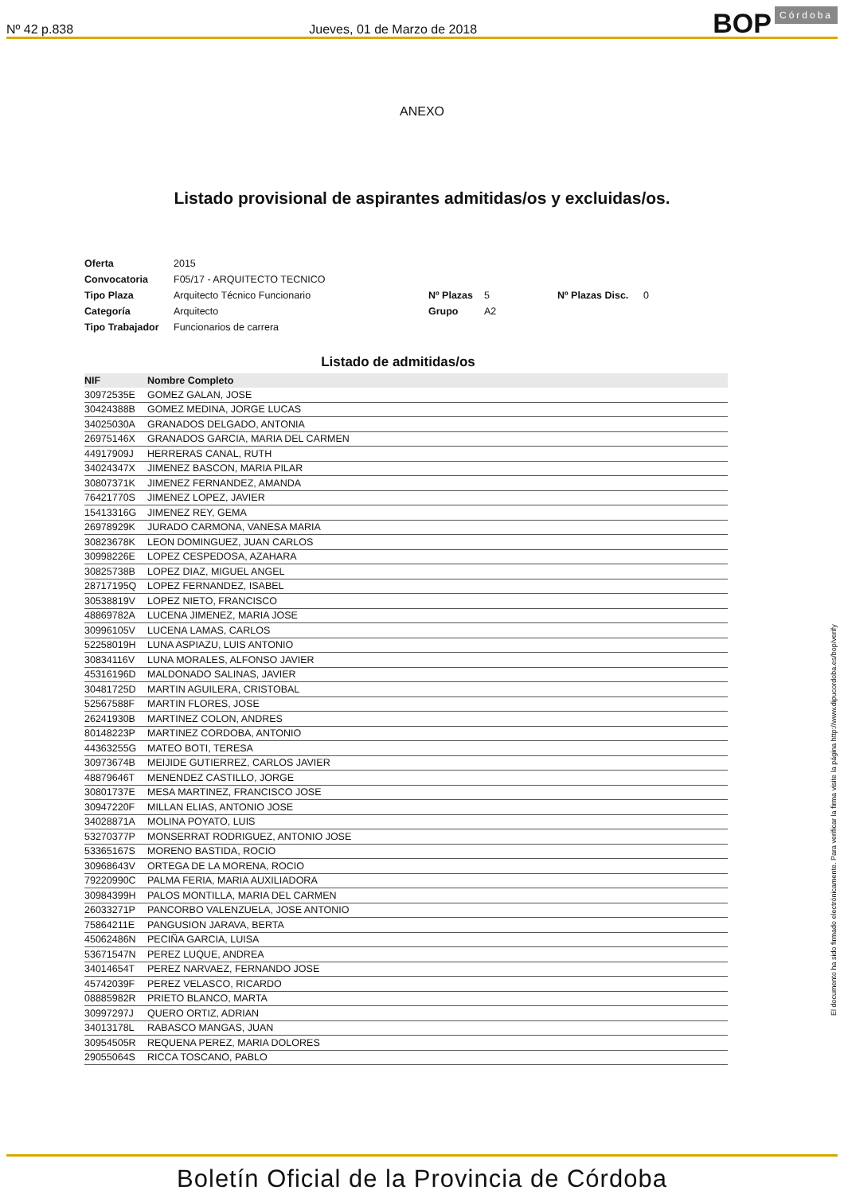Nº 42 p.838 Jueves, 01 de Marzo de 2018 BOP Córdoba
ANEXO
Listado provisional de aspirantes admitidas/os y excluidas/os.
| Oferta | 2015 | | | | |
| Convocatoria | F05/17 - ARQUITECTO TECNICO | | | | |
| Tipo Plaza | Arquitecto Técnico Funcionario | Nº Plazas | 5 | Nº Plazas Disc. | 0 |
| Categoría | Arquitecto | Grupo | A2 | | |
| Tipo Trabajador | Funcionarios de carrera | | | | |
Listado de admitidas/os
| NIF | Nombre Completo |
| --- | --- |
| 30972535E | GOMEZ GALAN, JOSE |
| 30424388B | GOMEZ MEDINA, JORGE LUCAS |
| 34025030A | GRANADOS DELGADO, ANTONIA |
| 26975146X | GRANADOS GARCIA, MARIA DEL CARMEN |
| 44917909J | HERRERAS CANAL, RUTH |
| 34024347X | JIMENEZ BASCON, MARIA PILAR |
| 30807371K | JIMENEZ FERNANDEZ, AMANDA |
| 76421770S | JIMENEZ LOPEZ, JAVIER |
| 15413316G | JIMENEZ REY, GEMA |
| 26978929K | JURADO CARMONA, VANESA MARIA |
| 30823678K | LEON DOMINGUEZ, JUAN CARLOS |
| 30998226E | LOPEZ CESPEDOSA, AZAHARA |
| 30825738B | LOPEZ DIAZ, MIGUEL ANGEL |
| 28717195Q | LOPEZ FERNANDEZ, ISABEL |
| 30538819V | LOPEZ NIETO, FRANCISCO |
| 48869782A | LUCENA JIMENEZ, MARIA JOSE |
| 30996105V | LUCENA LAMAS, CARLOS |
| 52258019H | LUNA ASPIAZU, LUIS ANTONIO |
| 30834116V | LUNA MORALES, ALFONSO JAVIER |
| 45316196D | MALDONADO SALINAS, JAVIER |
| 30481725D | MARTIN AGUILERA, CRISTOBAL |
| 52567588F | MARTIN FLORES, JOSE |
| 26241930B | MARTINEZ COLON, ANDRES |
| 80148223P | MARTINEZ CORDOBA, ANTONIO |
| 44363255G | MATEO BOTI, TERESA |
| 30973674B | MEIJIDE GUTIERREZ, CARLOS JAVIER |
| 48879646T | MENENDEZ CASTILLO, JORGE |
| 30801737E | MESA MARTINEZ, FRANCISCO JOSE |
| 30947220F | MILLAN ELIAS, ANTONIO JOSE |
| 34028871A | MOLINA POYATO, LUIS |
| 53270377P | MONSERRAT RODRIGUEZ, ANTONIO JOSE |
| 53365167S | MORENO BASTIDA, ROCIO |
| 30968643V | ORTEGA DE LA MORENA, ROCIO |
| 79220990C | PALMA FERIA, MARIA AUXILIADORA |
| 30984399H | PALOS MONTILLA, MARIA DEL CARMEN |
| 26033271P | PANCORBO VALENZUELA, JOSE ANTONIO |
| 75864211E | PANGUSION JARAVA, BERTA |
| 45062486N | PECIÑA GARCIA, LUISA |
| 53671547N | PEREZ LUQUE, ANDREA |
| 34014654T | PEREZ NARVAEZ, FERNANDO JOSE |
| 45742039F | PEREZ VELASCO, RICARDO |
| 08885982R | PRIETO BLANCO, MARTA |
| 30997297J | QUERO ORTIZ, ADRIAN |
| 34013178L | RABASCO MANGAS, JUAN |
| 30954505R | REQUENA PEREZ, MARIA DOLORES |
| 29055064S | RICCA TOSCANO, PABLO |
El documento ha sido firmado electrónicamente. Para verificar la firma visite la página http://www.dipucordoba.es/bop/verify
Boletín Oficial de la Provincia de Córdoba